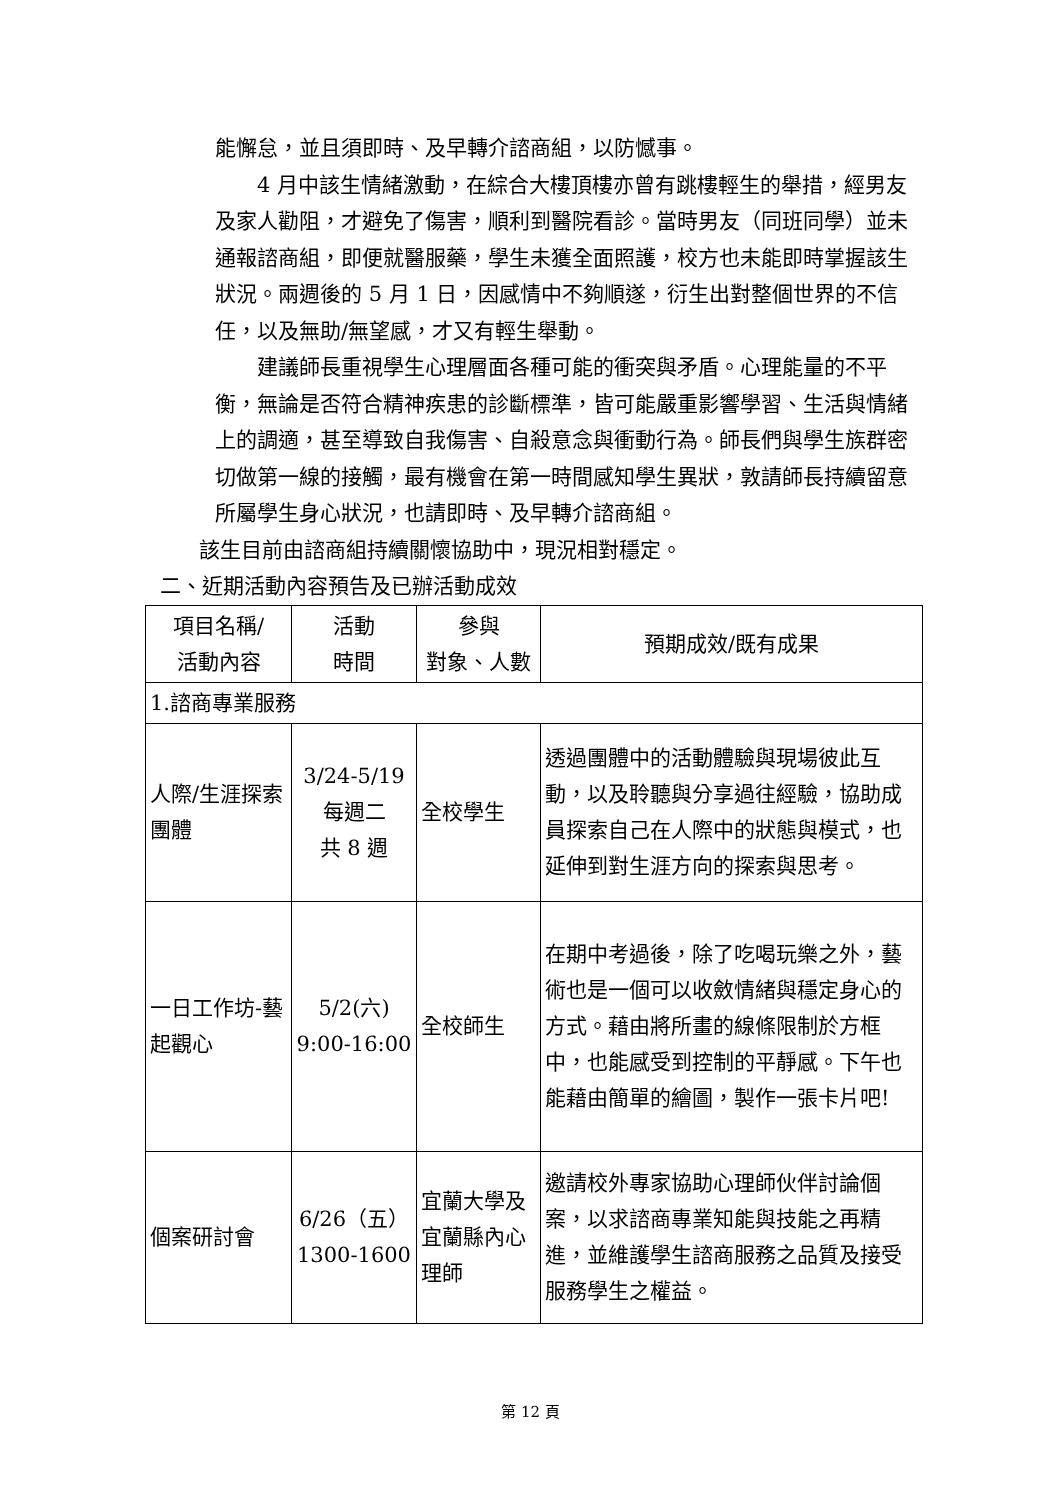能懈怠，並且須即時、及早轉介諮商組，以防憾事。
4 月中該生情緒激動，在綜合大樓頂樓亦曾有跳樓輕生的舉措，經男友及家人勸阻，才避免了傷害，順利到醫院看診。當時男友（同班同學）並未通報諮商組，即便就醫服藥，學生未獲全面照護，校方也未能即時掌握該生狀況。兩週後的 5 月 1 日，因感情中不夠順遂，衍生出對整個世界的不信任，以及無助/無望感，才又有輕生舉動。
建議師長重視學生心理層面各種可能的衝突與矛盾。心理能量的不平衡，無論是否符合精神疾患的診斷標準，皆可能嚴重影響學習、生活與情緒上的調適，甚至導致自我傷害、自殺意念與衝動行為。師長們與學生族群密切做第一線的接觸，最有機會在第一時間感知學生異狀，敦請師長持續留意所屬學生身心狀況，也請即時、及早轉介諮商組。
該生目前由諮商組持續關懷協助中，現況相對穩定。
二、近期活動內容預告及已辦活動成效
| 項目名稱/ 活動內容 | 活動 時間 | 參與 對象、人數 | 預期成效/既有成果 |
| 1.諮商專業服務 | | | |
| 人際/生涯探索團體 | 3/24-5/19 每週二 共 8 週 | 全校學生 | 透過團體中的活動體驗與現場彼此互動，以及聆聽與分享過往經驗，協助成員探索自己在人際中的狀態與模式，也延伸到對生涯方向的探索與思考。 |
| 一日工作坊-藝起觀心 | 5/2(六) 9:00-16:00 | 全校師生 | 在期中考過後，除了吃喝玩樂之外，藝術也是一個可以收斂情緒與穩定身心的方式。藉由將所畫的線條限制於方框中，也能感受到控制的平靜感。下午也能藉由簡單的繪圖，製作一張卡片吧! |
| 個案研討會 | 6/26（五） 1300-1600 | 宜蘭大學及宜蘭縣內心理師 | 邀請校外專家協助心理師伙伴討論個案，以求諮商專業知能與技能之再精進，並維護學生諮商服務之品質及接受服務學生之權益。 |
第 12 頁